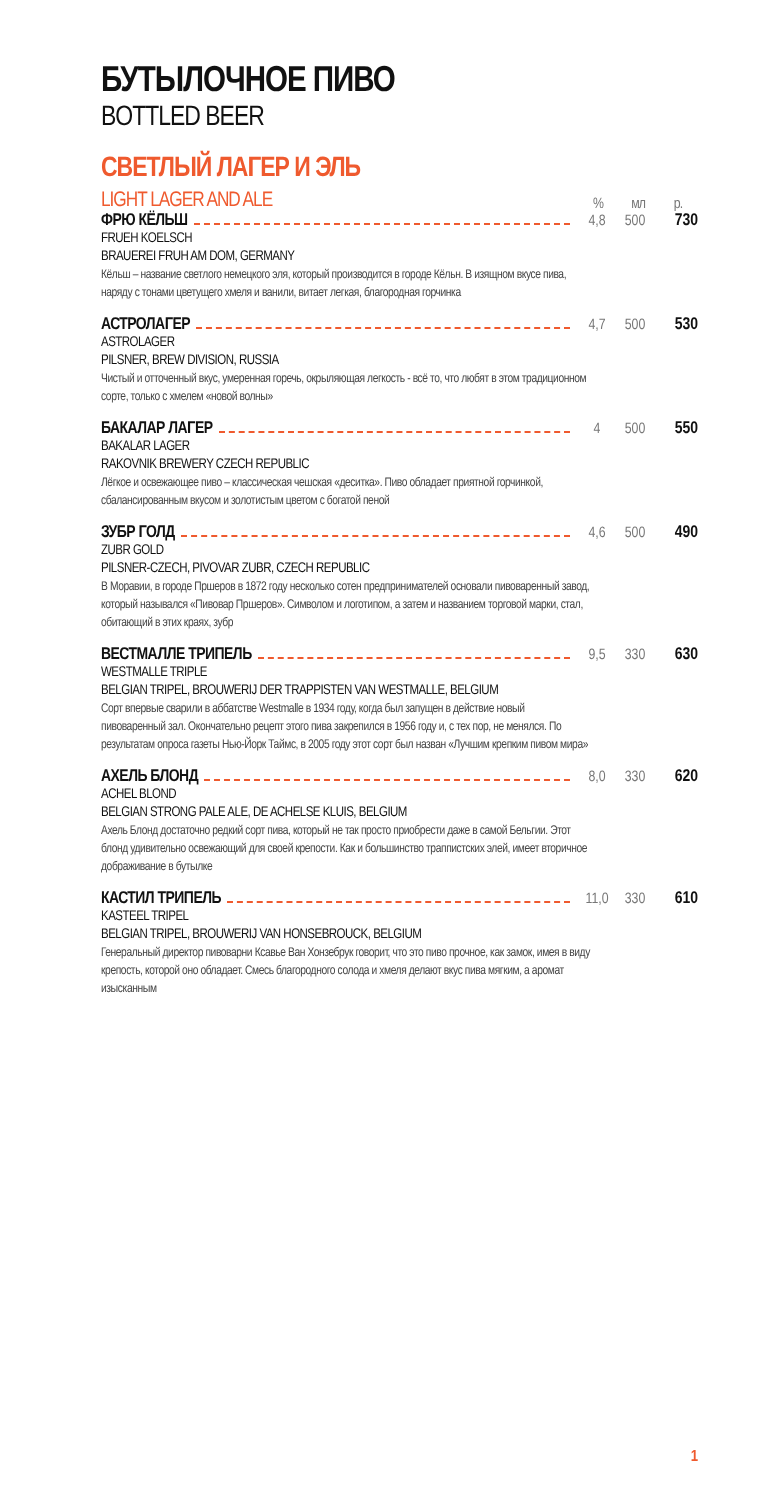БУТЫЛОЧНОЕ ПИВО
BOTTLED BEER
СВЕТЛЫЙ ЛАГЕР И ЭЛЬ
LIGHT LAGER AND ALE
%
мл
р.
ФРЮ КЁЛЬШ 4,8 500 730
FRUEH KOELSCH
BRAUEREI FRUH AM DOM, GERMANY
Кёльш – название светлого немецкого эля, который производится в городе Кёльн. В изящном вкусе пива, наряду с тонами цветущего хмеля и ванили, витает легкая, благородная горчинка
АСТРОЛАГЕР 4,7 500 530
ASTROLAGER
PILSNER, BREW DIVISION, RUSSIA
Чистый и отточенный вкус, умеренная горечь, окрыляющая легкость - всё то, что любят в этом традиционном сорте, только с хмелем «новой волны»
БАКАЛАР ЛАГЕР 4 500 550
BAKALAR LAGER
RAKOVNIK BREWERY CZECH REPUBLIC
Лёгкое и освежающее пиво – классическая чешская «деситка». Пиво обладает приятной горчинкой, сбалансированным вкусом и золотистым цветом с богатой пеной
ЗУБР ГОЛД 4,6 500 490
ZUBR GOLD
PILSNER-CZECH, PIVOVAR ZUBR, CZECH REPUBLIC
В Моравии, в городе Пршеров в 1872 году несколько сотен предпринимателей основали пивоваренный завод, который назывался «Пивовар Пршеров». Символом и логотипом, а затем и названием торговой марки, стал, обитающий в этих краях, зубр
ВЕСТМАЛЛЕ ТРИПЕЛЬ 9,5 330 630
WESTMALLE TRIPLE
BELGIAN TRIPEL, BROUWERIJ DER TRAPPISTEN VAN WESTMALLE, BELGIUM
Сорт впервые сварили в аббатстве Westmalle в 1934 году, когда был запущен в действие новый пивоваренный зал. Окончательно рецепт этого пива закрепился в 1956 году и, с тех пор, не менялся. По результатам опроса газеты Нью-Йорк Таймс, в 2005 году этот сорт был назван «Лучшим крепким пивом мира»
АХЕЛЬ БЛОНД 8,0 330 620
ACHEL BLOND
BELGIAN STRONG PALE ALE, DE ACHELSE KLUIS, BELGIUM
Ахель Блонд достаточно редкий сорт пива, который не так просто приобрести даже в самой Бельгии. Этот блонд удивительно освежающий для своей крепости. Как и большинство траппистских элей, имеет вторичное дображивание в бутылке
КАСТИЛ ТРИПЕЛЬ 11,0 330 610
KASTEEL TRIPEL
BELGIAN TRIPEL, BROUWERIJ VAN HONSEBROUCK, BELGIUM
Генеральный директор пивоварни Ксавье Ван Хонзебрук говорит, что это пиво прочное, как замок, имея в виду крепость, которой оно обладает. Смесь благородного солода и хмеля делают вкус пива мягким, а аромат изысканным
1